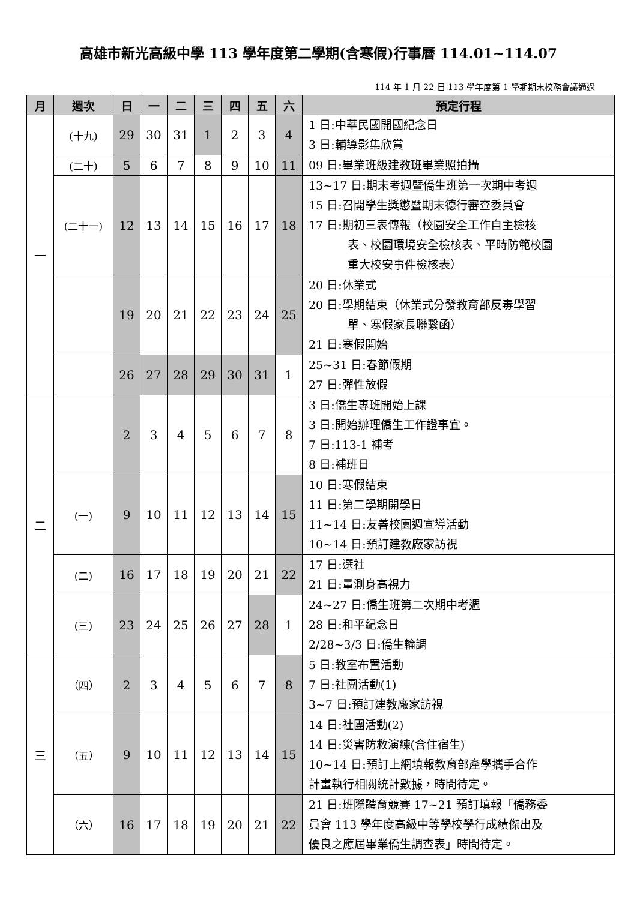高雄市新光高級中學 113 學年度第二學期(含寒假)行事曆 114.01~114.07
114 年 1 月 22 日 113 學年度第 1 學期期末校務會議通過
| 月 | 週次 | 日 | 一 | 二 | 三 | 四 | 五 | 六 | 預定行程 |
| --- | --- | --- | --- | --- | --- | --- | --- | --- | --- |
| 一 | (十九) | 29 | 30 | 31 | 1 | 2 | 3 | 4 | 1 日:中華民國開國紀念日 3 日:輔導影集欣賞 |
| | (二十) | 5 | 6 | 7 | 8 | 9 | 10 | 11 | 09 日:畢業班級建教班畢業照拍攝 |
| | (二十一) | 12 | 13 | 14 | 15 | 16 | 17 | 18 | 13~17 日:期末考週暨僑生班第一次期中考週 15 日:召開學生獎懲暨期末德行審查委員會 17 日:期初三表傳報（校園安全工作自主檢核 表、校園環境安全檢核表、平時防範校園 重大校安事件檢核表） |
| | | 19 | 20 | 21 | 22 | 23 | 24 | 25 | 20 日:休業式 20 日:學期結束（休業式分發教育部反毒學習 單、寒假家長聯繫函） 21 日:寒假開始 |
| | | 26 | 27 | 28 | 29 | 30 | 31 | 1 | 25~31 日:春節假期 27 日:彈性放假 |
| 二 | | 2 | 3 | 4 | 5 | 6 | 7 | 8 | 3 日:僑生專班開始上課 3 日:開始辦理僑生工作證事宜。 7 日:113-1 補考 8 日:補班日 |
| | (一) | 9 | 10 | 11 | 12 | 13 | 14 | 15 | 10 日:寒假結束 11 日:第二學期開學日 11~14 日:友善校園週宣導活動 10~14 日:預訂建教廠家訪視 |
| | (二) | 16 | 17 | 18 | 19 | 20 | 21 | 22 | 17 日:選社 21 日:量測身高視力 |
| | (三) | 23 | 24 | 25 | 26 | 27 | 28 | 1 | 24~27 日:僑生班第二次期中考週 28 日:和平紀念日 2/28~3/3 日:僑生輪調 |
| 三 | （四） | 2 | 3 | 4 | 5 | 6 | 7 | 8 | 5 日:教室布置活動 7 日:社團活動(1) 3~7 日:預訂建教廠家訪視 |
| | （五） | 9 | 10 | 11 | 12 | 13 | 14 | 15 | 14 日:社團活動(2) 14 日:災害防救演練(含住宿生) 10~14 日:預訂上網填報教育部產學攜手合作 計畫執行相關統計數據，時間待定。 |
| | （六） | 16 | 17 | 18 | 19 | 20 | 21 | 22 | 21 日:班際體育競賽 17~21 預訂填報「僑務委 員會 113 學年度高級中等學校學行成績傑出及 優良之應屆畢業僑生調查表」時間待定。 |